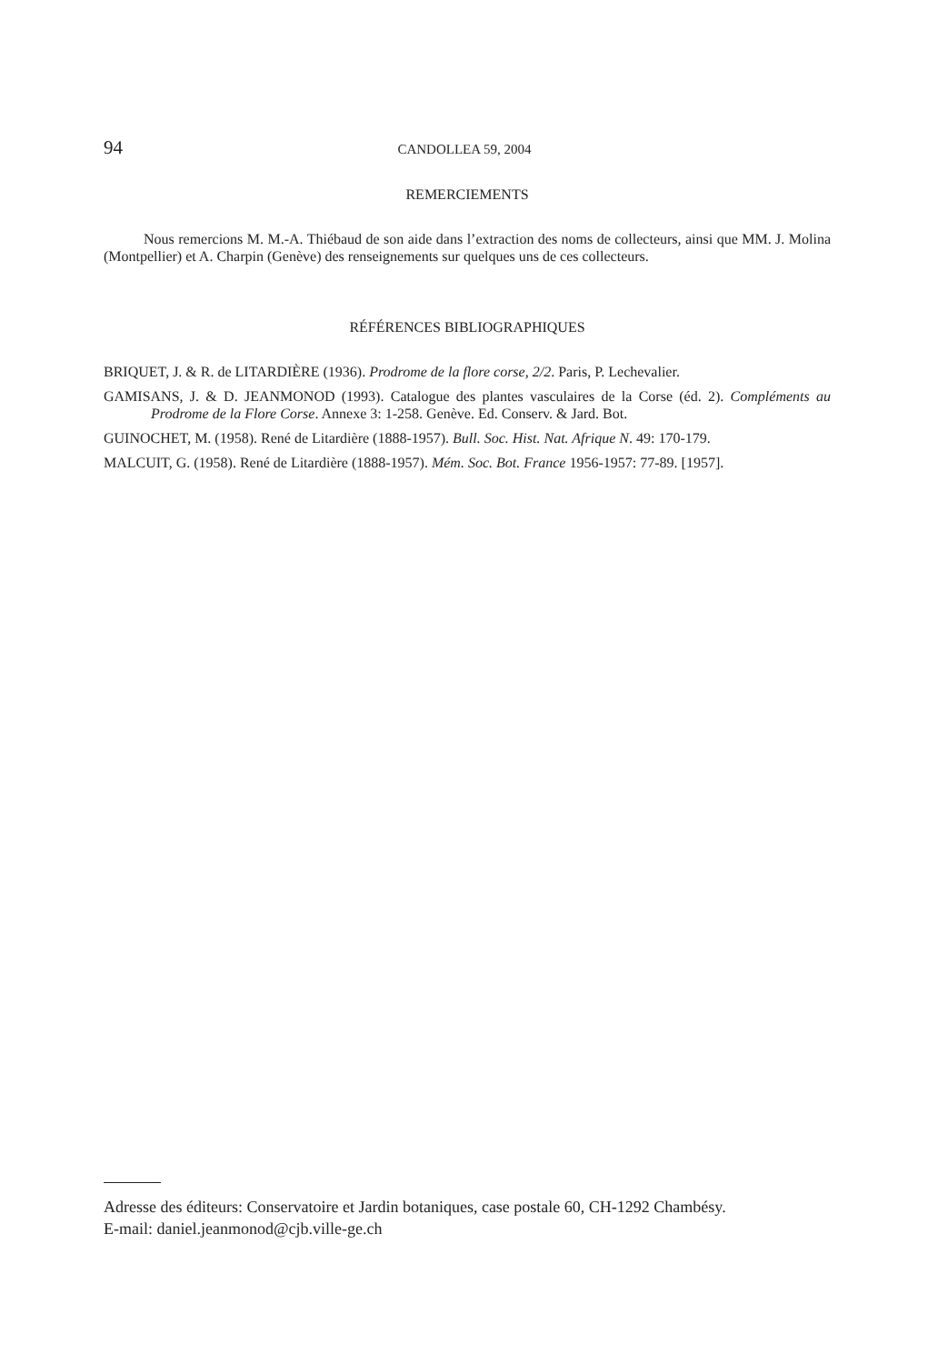94 CANDOLLEA 59, 2004
REMERCIEMENTS
Nous remercions M. M.-A. Thiébaud de son aide dans l’extraction des noms de collecteurs, ainsi que MM. J. Molina (Montpellier) et A. Charpin (Genève) des renseignements sur quelques uns de ces collecteurs.
RÉFÉRENCES BIBLIOGRAPHIQUES
BRIQUET, J. & R. de LITARDIÈRE (1936). Prodrome de la flore corse, 2/2. Paris, P. Lechevalier.
GAMISANS, J. & D. JEANMONOD (1993). Catalogue des plantes vasculaires de la Corse (éd. 2). Compléments au Prodrome de la Flore Corse. Annexe 3: 1-258. Genève. Ed. Conserv. & Jard. Bot.
GUINOCHET, M. (1958). René de Litardière (1888-1957). Bull. Soc. Hist. Nat. Afrique N. 49: 170-179.
MALCUIT, G. (1958). René de Litardière (1888-1957). Mém. Soc. Bot. France 1956-1957: 77-89. [1957].
Adresse des éditeurs: Conservatoire et Jardin botaniques, case postale 60, CH-1292 Chambésy.
E-mail: daniel.jeanmonod@cjb.ville-ge.ch